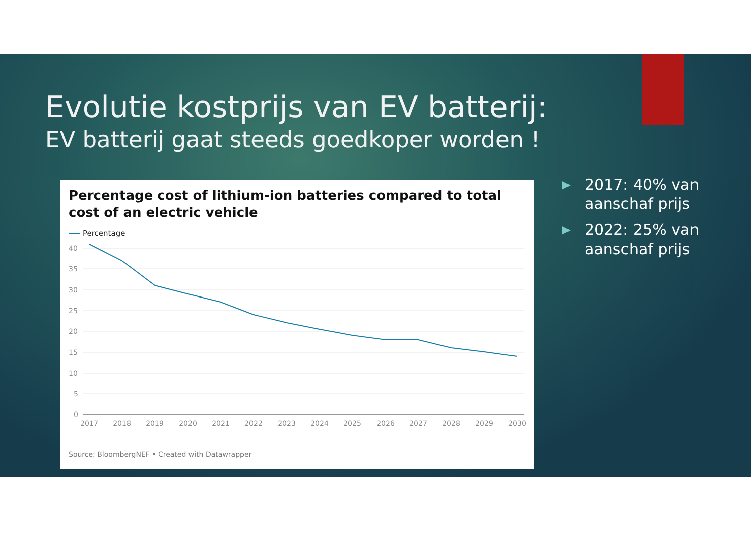Evolutie kostprijs van EV batterij:
EV batterij gaat steeds goedkoper worden !
Percentage cost of lithium-ion batteries compared to total cost of an electric vehicle
Percentage
40
35
30
25
20
15
10
5
0
2017
2018
2019
2020
2021
2022
2023
2024
2025
2026
2027
2028
2029
2030
Source: BloombergNEF • Created with Datawrapper
▶ 2017: 40% van aanschaf prijs
▶ 2022: 25% van aanschaf prijs